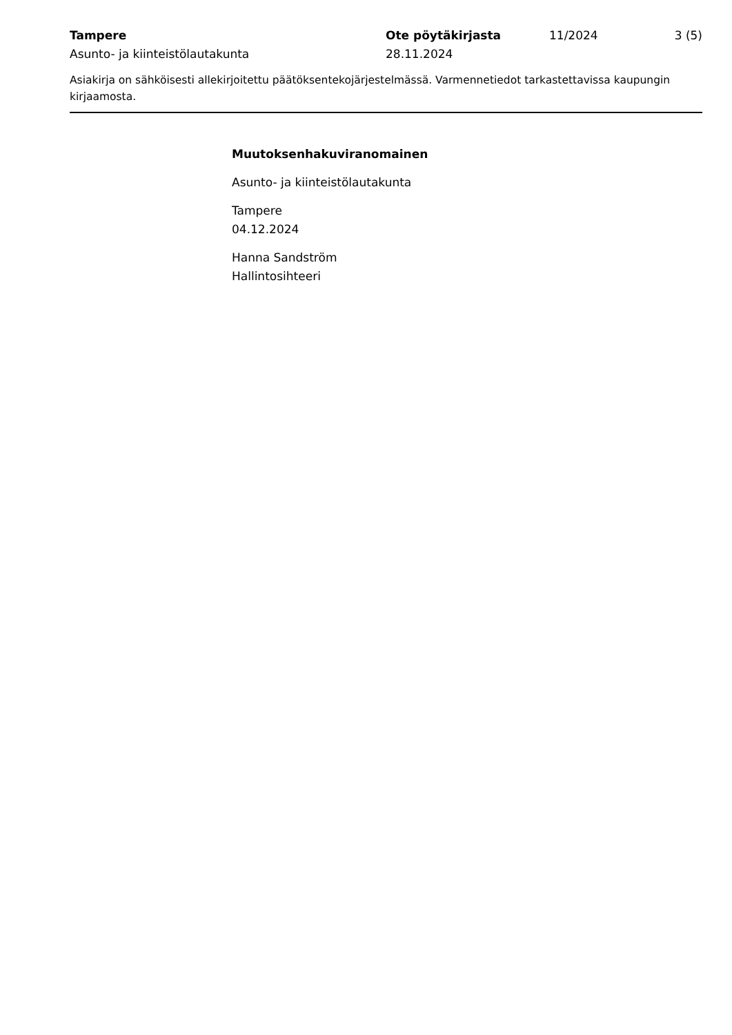Tampere
Asunto- ja kiinteistölautakunta
Ote pöytäkirjasta
28.11.2024
11/2024 3 (5)
Asiakirja on sähköisesti allekirjoitettu päätöksentekojärjestelmässä. Varmennetiedot tarkastettavissa kaupungin kirjaamosta.
Muutoksenhakuviranomainen
Asunto- ja kiinteistölautakunta
Tampere
04.12.2024
Hanna Sandström
Hallintosihteeri